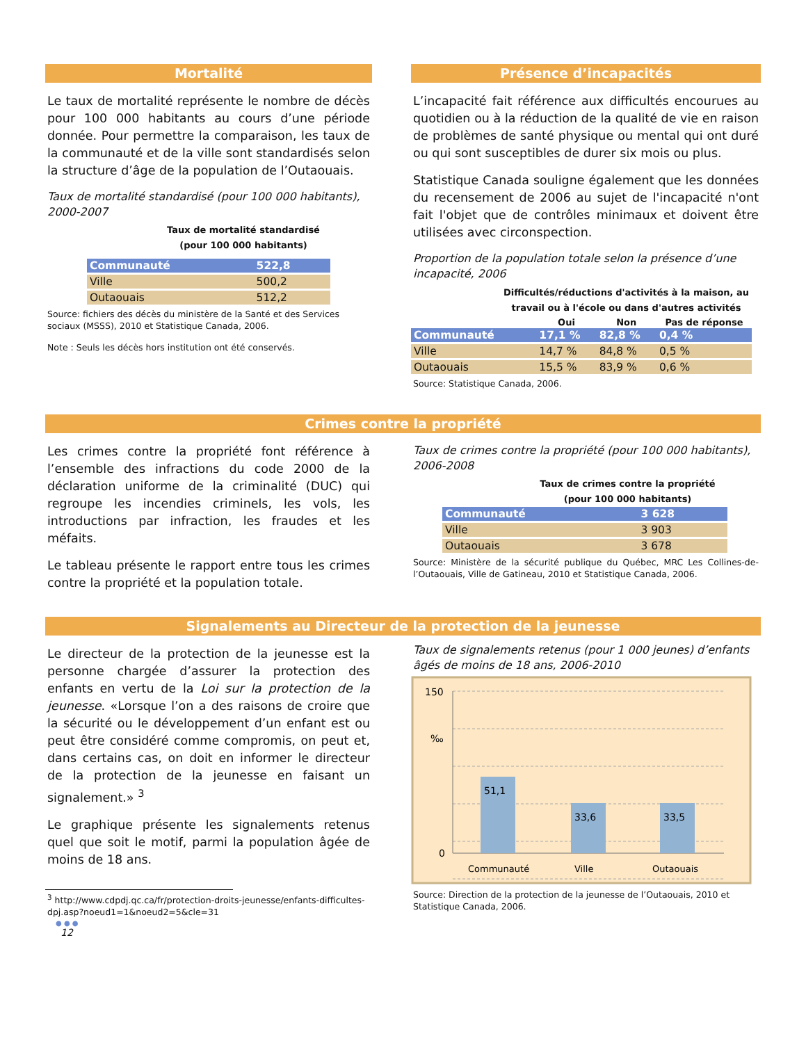Mortalité
Le taux de mortalité représente le nombre de décès pour 100 000 habitants au cours d’une période donnée. Pour permettre la comparaison, les taux de la communauté et de la ville sont standardisés selon la structure d’âge de la population de l’Outaouais.
Taux de mortalité standardisé (pour 100 000 habitants), 2000-2007
Taux de mortalité standardisé
(pour 100 000 habitants)
| Communauté | 522,8 |
| Ville | 500,2 |
| Outaouais | 512,2 |
Source: fichiers des décès du ministère de la Santé et des Services sociaux (MSSS), 2010 et Statistique Canada, 2006.
Note : Seuls les décès hors institution ont été conservés.
Présence d’incapacités
L’incapacité fait référence aux difficultés encourues au quotidien ou à la réduction de la qualité de vie en raison de problèmes de santé physique ou mental qui ont duré ou qui sont susceptibles de durer six mois ou plus.
Statistique Canada souligne également que les données du recensement de 2006 au sujet de l'incapacité n'ont fait l'objet que de contrôles minimaux et doivent être utilisées avec circonspection.
Proportion de la population totale selon la présence d’une incapacité, 2006
| Difficultés/réductions d'activités à la maison, au travail ou à l'école ou dans d'autres activités | | | |
| --- | --- | --- | --- |
| | Oui | Non | Pas de réponse |
| Communauté | 17,1 % | 82,8 % | 0,4 % |
| Ville | 14,7 % | 84,8 % | 0,5 % |
| Outaouais | 15,5 % | 83,9 % | 0,6 % |
Source: Statistique Canada, 2006.
Crimes contre la propriété
Les crimes contre la propriété font référence à l’ensemble des infractions du code 2000 de la déclaration uniforme de la criminalité (DUC) qui regroupe les incendies criminels, les vols, les introductions par infraction, les fraudes et les méfaits.
Le tableau présente le rapport entre tous les crimes contre la propriété et la population totale.
Taux de crimes contre la propriété (pour 100 000 habitants), 2006-2008
Taux de crimes contre la propriété
(pour 100 000 habitants)
| Communauté | 3 628 |
| Ville | 3 903 |
| Outaouais | 3 678 |
Source: Ministère de la sécurité publique du Québec, MRC Les Collines-de-l’Outaouais, Ville de Gatineau, 2010 et Statistique Canada, 2006.
Signalements au Directeur de la protection de la jeunesse
Le directeur de la protection de la jeunesse est la personne chargée d’assurer la protection des enfants en vertu de la Loi sur la protection de la jeunesse. «Lorsque l’on a des raisons de croire que la sécurité ou le développement d’un enfant est ou peut être considéré comme compromis, on peut et, dans certains cas, on doit en informer le directeur de la protection de la jeunesse en faisant un signalement.» <sup>3</sup>
Le graphique présente les signalements retenus quel que soit le motif, parmi la population âgée de moins de 18 ans.
<sup>3</sup> http://www.cdpdj.qc.ca/fr/protection-droits-jeunesse/enfants-difficultes-dpj.asp?noeud1=1&noeud2=5&cle=31
● ● ●
12
Taux de signalements retenus (pour 1 000 jeunes) d’enfants âgés de moins de 18 ans, 2006-2010
150
‰
0
51,1
33,6
33,5
Communauté
Ville
Outaouais
Source: Direction de la protection de la jeunesse de l’Outaouais, 2010 et Statistique Canada, 2006.